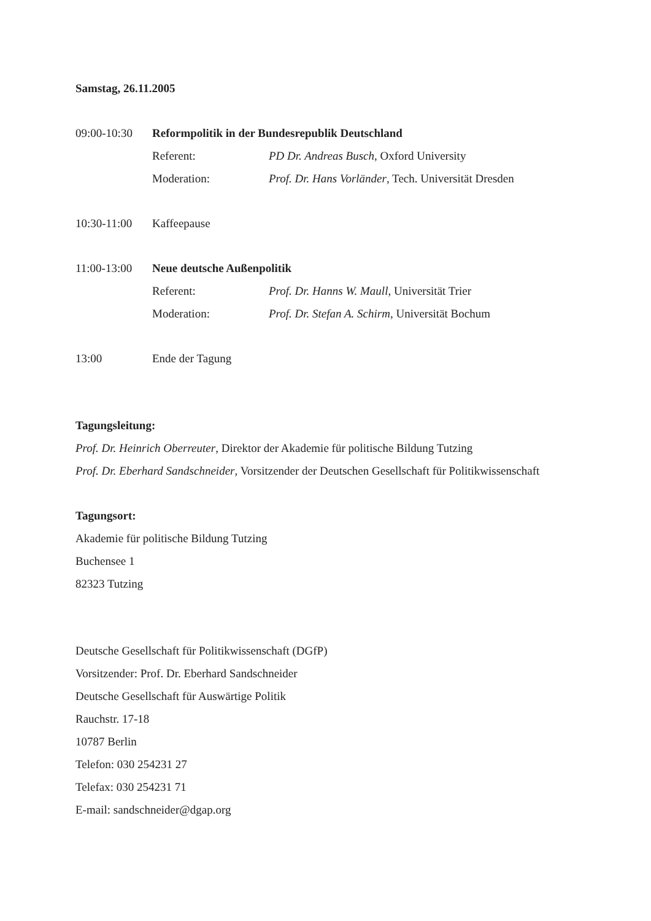Samstag, 26.11.2005
09:00-10:30 Reformpolitik in der Bundesrepublik Deutschland
Referent: PD Dr. Andreas Busch, Oxford University
Moderation: Prof. Dr. Hans Vorländer, Tech. Universität Dresden
10:30-11:00 Kaffeepause
11:00-13:00 Neue deutsche Außenpolitik
Referent: Prof. Dr. Hanns W. Maull, Universität Trier
Moderation: Prof. Dr. Stefan A. Schirm, Universität Bochum
13:00 Ende der Tagung
Tagungsleitung:
Prof. Dr. Heinrich Oberreuter, Direktor der Akademie für politische Bildung Tutzing
Prof. Dr. Eberhard Sandschneider, Vorsitzender der Deutschen Gesellschaft für Politikwissenschaft
Tagungsort:
Akademie für politische Bildung Tutzing
Buchensee 1
82323 Tutzing
Deutsche Gesellschaft für Politikwissenschaft (DGfP)
Vorsitzender: Prof. Dr. Eberhard Sandschneider
Deutsche Gesellschaft für Auswärtige Politik
Rauchstr. 17-18
10787 Berlin
Telefon: 030 254231 27
Telefax: 030 254231 71
E-mail: sandschneider@dgap.org